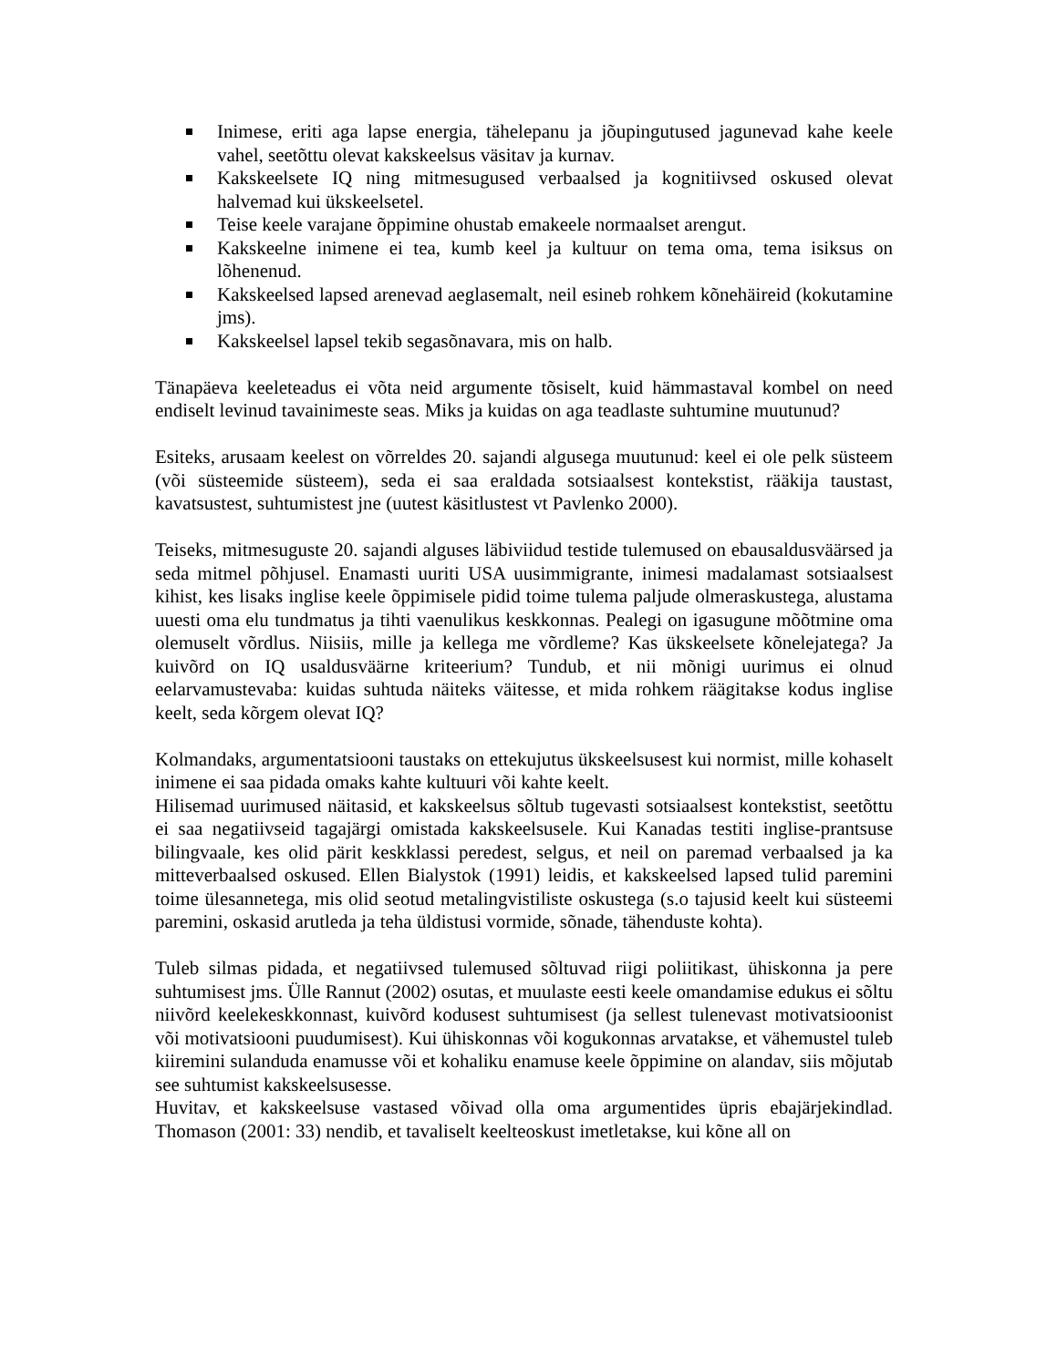Inimese, eriti aga lapse energia, tähelepanu ja jõupingutused jagunevad kahe keele vahel, seetõttu olevat kakskeelsus väsitav ja kurnav.
Kakskeelsete IQ ning mitmesugused verbaalsed ja kognitiivsed oskused olevat halvemad kui ükskeelsetel.
Teise keele varajane õppimine ohustab emakeele normaalset arengut.
Kakskeelne inimene ei tea, kumb keel ja kultuur on tema oma, tema isiksus on lõhenenud.
Kakskeelsed lapsed arenevad aeglasemalt, neil esineb rohkem kõnehäireid (kokutamine jms).
Kakskeelsel lapsel tekib segasõnavara, mis on halb.
Tänapäeva keeleteadus ei võta neid argumente tõsiselt, kuid hämmastaval kombel on need endiselt levinud tavainimeste seas. Miks ja kuidas on aga teadlaste suhtumine muutunud?
Esiteks, arusaam keelest on võrreldes 20. sajandi algusega muutunud: keel ei ole pelk süsteem (või süsteemide süsteem), seda ei saa eraldada sotsiaalsest kontekstist, rääkija taustast, kavatsustest, suhtumistest jne (uutest käsitlustest vt Pavlenko 2000).
Teiseks, mitmesuguste 20. sajandi alguses läbiviidud testide tulemused on ebausaldusväärsed ja seda mitmel põhjusel. Enamasti uuriti USA uusimmigrante, inimesi madalamast sotsiaalsest kihist, kes lisaks inglise keele õppimisele pidid toime tulema paljude olmeraskustega, alustama uuesti oma elu tundmatus ja tihti vaenulikus keskkonnas. Pealegi on igasugune mõõtmine oma olemuselt võrdlus. Niisiis, mille ja kellega me võrdleme? Kas ükskeelsete kõnelejatega? Ja kuivõrd on IQ usaldusväärne kriteerium? Tundub, et nii mõnigi uurimus ei olnud eelarvamustevaba: kuidas suhtuda näiteks väitesse, et mida rohkem räägitakse kodus inglise keelt, seda kõrgem olevat IQ?
Kolmandaks, argumentatsiooni taustaks on ettekujutus ükskeelsusest kui normist, mille kohaselt inimene ei saa pidada omaks kahte kultuuri või kahte keelt.
Hilisemad uurimused näitasid, et kakskeelsus sõltub tugevasti sotsiaalsest kontekstist, seetõttu ei saa negatiivseid tagajärgi omistada kakskeelsusele. Kui Kanadas testiti inglise-prantsuse bilingvaale, kes olid pärit keskklassi peredest, selgus, et neil on paremad verbaalsed ja ka mitteverbaalsed oskused. Ellen Bialystok (1991) leidis, et kakskeelsed lapsed tulid paremini toime ülesannetega, mis olid seotud metalingvistiliste oskustega (s.o tajusid keelt kui süsteemi paremini, oskasid arutleda ja teha üldistusi vormide, sõnade, tähenduste kohta).
Tuleb silmas pidada, et negatiivsed tulemused sõltuvad riigi poliitikast, ühiskonna ja pere suhtumisest jms. Ülle Rannut (2002) osutas, et muulaste eesti keele omandamise edukus ei sõltu niivõrd keelekeskkonnast, kuivõrd kodusest suhtumisest (ja sellest tulenevast motivatsioonist või motivatsiooni puudumisest). Kui ühiskonnas või kogukonnas arvatakse, et vähemustel tuleb kiiremini sulanduda enamusse või et kohaliku enamuse keele õppimine on alandav, siis mõjutab see suhtumist kakskeelsusesse.
Huvitav, et kakskeelsuse vastased võivad olla oma argumentides üpris ebajärjekindlad. Thomason (2001: 33) nendib, et tavaliselt keelteoskust imetletakse, kui kõne all on